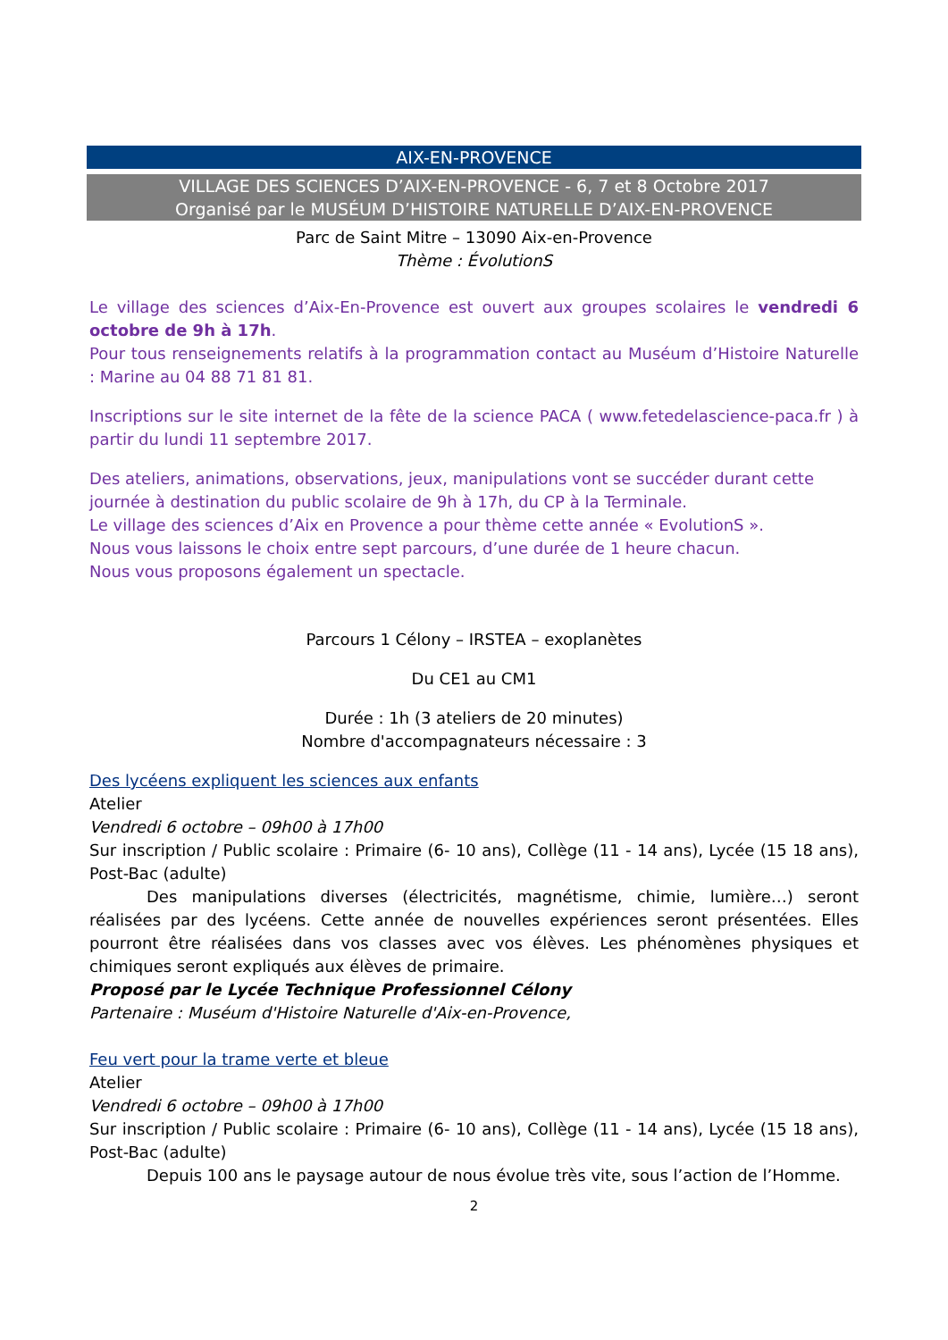AIX-EN-PROVENCE
VILLAGE DES SCIENCES D’AIX-EN-PROVENCE - 6, 7 et 8 Octobre 2017
Organisé par le MUSÉUM D’HISTOIRE NATURELLE D’AIX-EN-PROVENCE
Parc de Saint Mitre – 13090 Aix-en-Provence
Thème : ÉvolutionS
Le village des sciences d’Aix-En-Provence est ouvert aux groupes scolaires le vendredi 6 octobre de 9h à 17h.
Pour tous renseignements relatifs à la programmation contact au Muséum d’Histoire Naturelle : Marine au 04 88 71 81 81.
Inscriptions sur le site internet de la fête de la science PACA ( www.fetedelascience-paca.fr ) à partir du lundi 11 septembre 2017.
Des ateliers, animations, observations, jeux, manipulations vont se succéder durant cette journée à destination du public scolaire de 9h à 17h, du CP à la Terminale.
Le village des sciences d’Aix en Provence a pour thème cette année « EvolutionS ».
Nous vous laissons le choix entre sept parcours, d’une durée de 1 heure chacun.
Nous vous proposons également un spectacle.
Parcours 1 Célony – IRSTEA – exoplanètes
Du CE1 au CM1
Durée : 1h (3 ateliers de 20 minutes)
Nombre d'accompagnateurs nécessaire : 3
Des lycéens expliquent les sciences aux enfants
Atelier
Vendredi 6 octobre – 09h00 à 17h00
Sur inscription / Public scolaire : Primaire (6- 10 ans), Collège (11 - 14 ans), Lycée (15 18 ans), Post-Bac (adulte)
Des manipulations diverses (électricités, magnétisme, chimie, lumière…) seront réalisées par des lycéens. Cette année de nouvelles expériences seront présentées. Elles pourront être réalisées dans vos classes avec vos élèves. Les phénomènes physiques et chimiques seront expliqués aux élèves de primaire.
Proposé par le Lycée Technique Professionnel Célony
Partenaire : Muséum d'Histoire Naturelle d'Aix-en-Provence,
Feu vert pour la trame verte et bleue
Atelier
Vendredi 6 octobre – 09h00 à 17h00
Sur inscription / Public scolaire : Primaire (6- 10 ans), Collège (11 - 14 ans), Lycée (15 18 ans), Post-Bac (adulte)
Depuis 100 ans le paysage autour de nous évolue très vite, sous l’action de l’Homme.
2